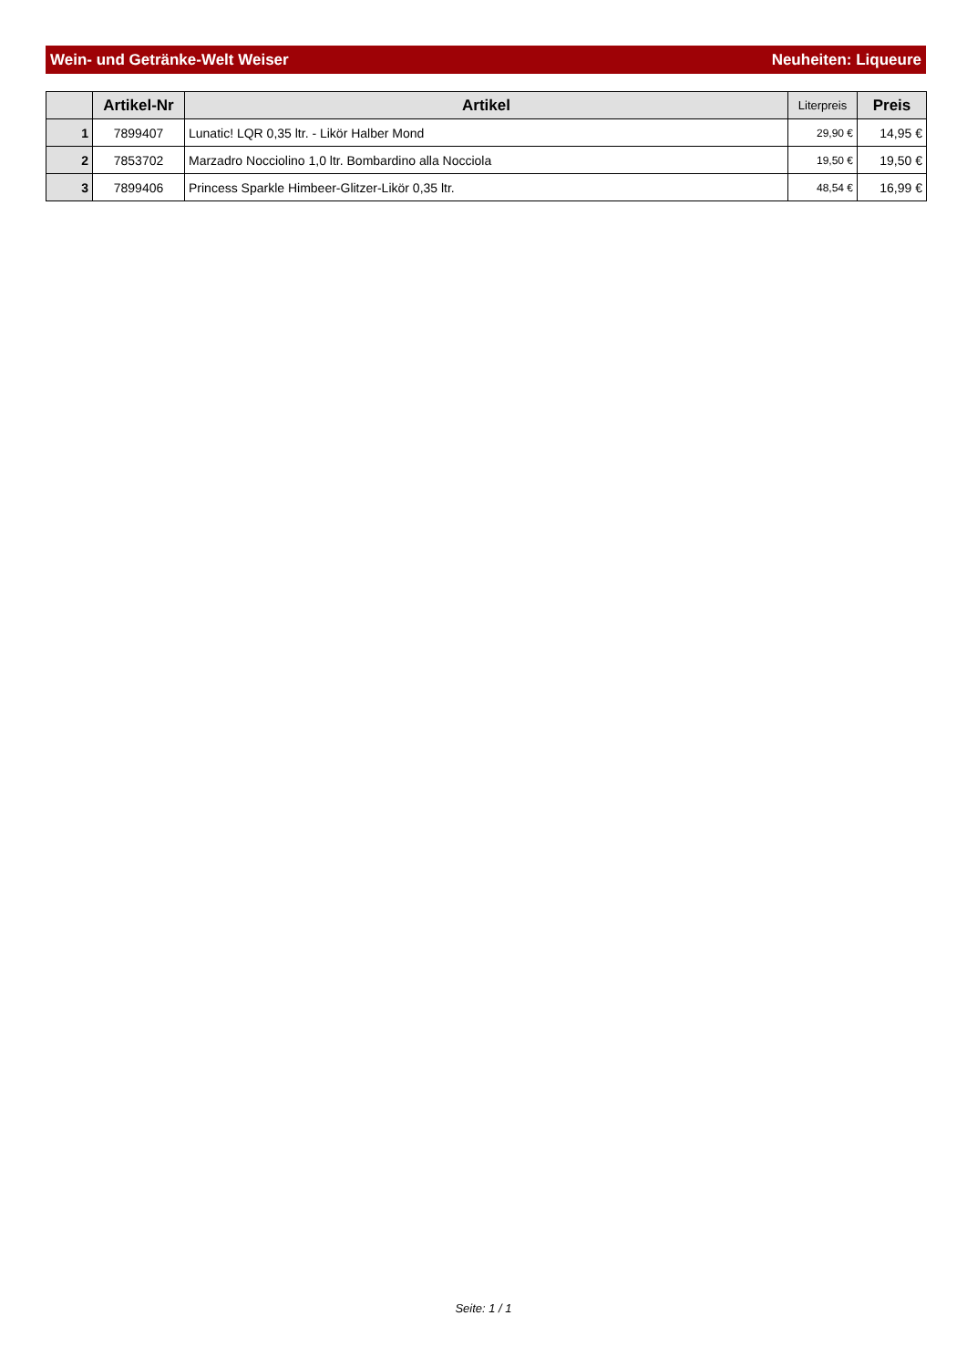Wein- und Getränke-Welt Weiser Neuheiten: Liqueure
| | Artikel-Nr | Artikel | Literpreis | Preis |
| --- | --- | --- | --- | --- |
| 1 | 7899407 | Lunatic! LQR 0,35 ltr. - Likör Halber Mond | 29,90 € | 14,95 € |
| 2 | 7853702 | Marzadro Nocciolino 1,0 ltr. Bombardino alla Nocciola | 19,50 € | 19,50 € |
| 3 | 7899406 | Princess Sparkle Himbeer-Glitzer-Likör 0,35 ltr. | 48,54 € | 16,99 € |
Seite: 1 / 1